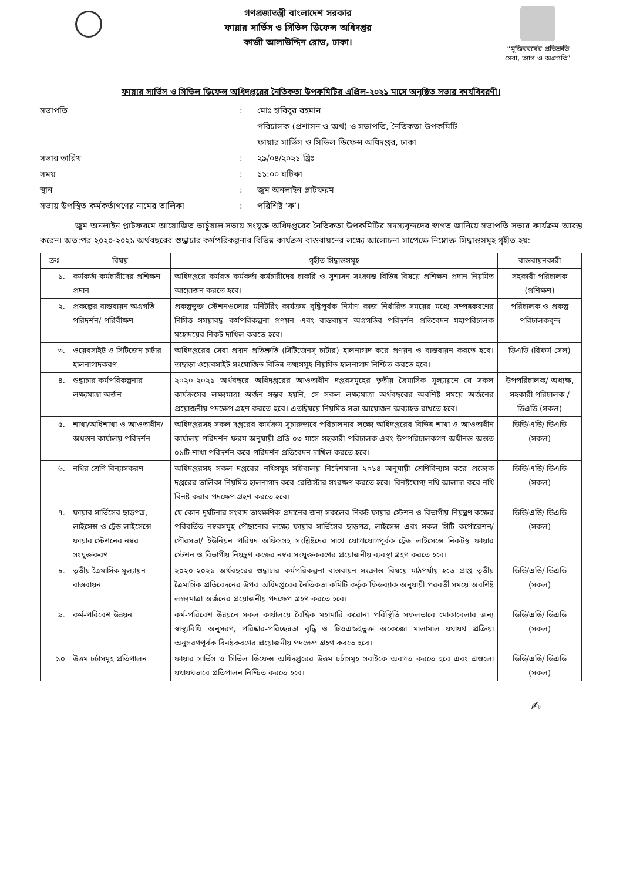গণপ্রজাতন্ত্রী বাংলাদেশ সরকার
ফায়ার সার্ভিস ও সিভিল ডিফেন্স অধিদপ্তর
কাজী আলাউদ্দিন রোড, ঢাকা।
“মুজিববর্ষের প্রতিশ্রুতি
সেবা, ত্যাগ ও অগ্রগতি”
ফায়ার সার্ভিস ও সিভিল ডিফেন্স অধিদপ্তরের নৈতিকতা উপকমিটির এপ্রিল-২০২১ মাসে অনুষ্ঠিত সভার কার্যবিবরণী।
সভাপতি
:
মোঃ হাবিবুর রহমান
পরিচালক (প্রশাসন ও অর্থ) ও সভাপতি, নৈতিকতা উপকমিটি
ফায়ার সার্ভিস ও সিভিল ডিফেন্স অধিদপ্তর, ঢাকা
সভার তারিখ
:
২৯/০৪/২০২১ খ্রিঃ
সময়
:
১১:০০ ঘটিকা
স্থান
:
জুম অনলাইন প্লাটফরম
সভায় উপস্থিত কর্মকর্তাগণের নামের তালিকা
:
পরিশিষ্ট ‘ক’।
জুম অনলাইন প্লাটফরমে আয়োজিত ভার্চুয়াল সভায় সংযুক্ত অধিদপ্তরের নৈতিকতা উপকমিটির সদস্যবৃন্দদের স্বাগত জানিয়ে সভাপতি সভার কার্যক্রম আরম্ভ করেন। অত:পর ২০২০-২০২১ অর্থবছরের শুদ্ধাচার কর্মপরিকল্পনার বিভিন্ন কার্যক্রম বাস্তবায়নের লক্ষ্যে আলোচনা সাপেক্ষে নিম্নোক্ত সিদ্ধান্তসমূহ গৃহীত হয়:
| ক্রঃ | বিষয় | গৃহীত সিদ্ধান্তসমূহ | বাস্তবায়নকারী |
| --- | --- | --- | --- |
| ১. | কর্মকর্তা-কর্মচারীদের প্রশিক্ষণ প্রদান | অধিদপ্তরে কর্মরত কর্মকর্তা-কর্মচারীদের চাকরি ও সুশাসন সংক্রান্ত বিভিন্ন বিষয়ে প্রশিক্ষণ প্রদান নিয়মিত আয়োজন করতে হবে। | সহকারী পরিচালক (প্রশিক্ষণ) |
| ২. | প্রকল্পের বাস্তবায়ন অগ্রগতি পরিদর্শন/ পরিবীক্ষণ | প্রকল্পভুক্ত স্টেশনগুলোর মনিটরিং কার্যক্রম বৃদ্ধিপূর্বক নির্মাণ কাজ নির্ধারিত সময়ের মধ্যে সম্পন্নকরণের নিমিত্ত সময়াবদ্ধ কর্মপরিকল্পনা প্রণয়ন এবং বাস্তবায়ন অগ্রগতির পরিদর্শন প্রতিবেদন মহাপরিচালক মহোদয়ের নিকট দাখিল করতে হবে। | পরিচালক ও প্রকল্প পরিচালকবৃন্দ |
| ৩. | ওয়েবসাইট ও সিটিজেন চার্টার হালনাগাদকরণ | অধিদপ্তরের সেবা প্রদান প্রতিশ্রুতি (সিটিজেনস্ চার্টার) হালনাগাদ করে প্রণয়ন ও বাস্তবায়ন করতে হবে। তাছাড়া ওয়েবসাইট সংযোজিত বিভিন্ন তথ্যসমূহ নিয়মিত হালনাগাদ নিশ্চিত করতে হবে। | ডিএডি (রিফর্ম সেল) |
| ৪. | শুদ্ধাচার কর্মপরিকল্পনার লক্ষ্যমাত্রা অর্জন | ২০২০-২০২১ অর্থবছরে অধিদপ্তরের আওতাধীন দপ্তরসমূহের তৃতীয় ত্রৈমাসিক মূল্যায়নে যে সকল কার্যক্রমের লক্ষ্যমাত্রা অর্জন সম্ভব হয়নি, সে সকল লক্ষ্যমাত্রা অর্থবছরের অবশিষ্ট সময়ে অর্জনের প্রয়োজনীয় পদক্ষেপ গ্রহণ করতে হবে। এতদ্বিষয়ে নিয়মিত সভা আয়োজন অব্যাহত রাখতে হবে। | উপপরিচালক/ অধ্যক্ষ, সহকারী পরিচালক / ডিএডি (সকল) |
| ৫. | শাখা/অধিশাখা ও আওতাধীন/অধস্তন কার্যালয় পরিদর্শন | অধিদপ্তরসহ সকল দপ্তরের কার্যক্রম সুচারুভাবে পরিচালনার লক্ষ্যে অধিদপ্তরের বিভিন্ন শাখা ও আওতাধীন কার্যালয় পরিদর্শন ফরম অনুযায়ী প্রতি ০৩ মাসে সহকারী পরিচালক এবং উপপরিচালকগণ অধীনস্ত অন্তত ০১টি শাখা পরিদর্শন করে পরিদর্শন প্রতিবেদন দাখিল করতে হবে। | ডিডি/এডি/ ডিএডি (সকল) |
| ৬. | নথির শ্রেণি বিন্যাসকরণ | অধিদপ্তরসহ সকল দপ্তরের নথিসমূহ সচিবালয় নির্দেশমালা ২০১৪ অনুযায়ী শ্রেণিবিন্যাস করে প্রত্যেক দপ্তরের তালিকা নিয়মিত হালনাগাদ করে রেজিস্টার সংরক্ষণ করতে হবে। বিনষ্টযোগ্য নথি আলাদা করে নথি বিনষ্ট করার পদক্ষেপ গ্রহণ করতে হবে। | ডিডি/এডি/ ডিএডি (সকল) |
| ৭. | ফায়ার সার্ভিসের ছাড়পত্র, লাইসেন্স ও ট্রেড লাইসেন্সে ফায়ার স্টেশনের নম্বর সংযুক্তকরণ | যে কোন দুর্ঘটনার সংবাদ তাৎক্ষণিক প্রদানের জন্য সকলের নিকট ফায়ার স্টেশন ও বিভাগীয় নিয়ন্ত্রণ কক্ষের পরিবর্তিত নম্বরসমূহ পৌছানোর লক্ষ্যে ফায়ার সার্ভিসের ছাড়পত্র, লাইসেন্স এবং সকল সিটি কর্পোরেশন/ পৌরসভা/ ইউনিয়ন পরিষদ অফিসসহ সংশ্লিষ্টদের সাথে যোগাযোগপূর্বক ট্রেড লাইসেন্সে নিকটস্থ ফায়ার স্টেশন ও বিভাগীয় নিয়ন্ত্রণ কক্ষের নম্বর সংযুক্তকরণের প্রয়োজনীয় ব্যবস্থা গ্রহণ করতে হবে। | ডিডি/এডি/ ডিএডি (সকল) |
| ৮. | তৃতীয় ত্রৈমাসিক মূল্যায়ন বাস্তবায়ন | ২০২০-২০২১ অর্থবছরের শুদ্ধাচার কর্মপরিকল্পনা বাস্তবায়ন সংক্রান্ত বিষয়ে মাঠপর্যায় হতে প্রাপ্ত তৃতীয় ত্রৈমাসিক প্রতিবেদনের উপর অধিদপ্তরের নৈতিকতা কমিটি কর্তৃক ফিডব্যাক অনুযায়ী পরবর্তী সময়ে অবশিষ্ট লক্ষ্যমাত্রা অর্জনের প্রয়োজনীয় পদক্ষেপ গ্রহণ করতে হবে। | ডিডি/এডি/ ডিএডি (সকল) |
| ৯. | কর্ম-পরিবেশ উন্নয়ন | কর্ম-পরিবেশ উন্নয়নে সকল কার্যালয়ে বৈশ্বিক মহামারি করোনা পরিস্থিতি সফলভাবে মোকাবেলার জন্য স্বাস্থ্যবিধি অনুসরণ, পরিষ্কার-পরিচ্ছন্নতা বৃদ্ধি ও টিওএন্ডইভুক্ত অকেজো মালামাল যথাযথ প্রক্রিয়া অনুসরণপূর্বক বিনষ্টকরণের প্রয়োজনীয় পদক্ষেপ গ্রহণ করতে হবে। | ডিডি/এডি/ ডিএডি (সকল) |
| ১০ | উত্তম চর্চাসমূহ প্রতিপালন | ফায়ার সার্ভিস ও সিভিল ডিফেন্স অধিদপ্তরের উত্তম চর্চাসমূহ সবাইকে অবগত করতে হবে এবং এগুলো যথাযথভাবে প্রতিপালন নিশ্চিত করতে হবে। | ডিডি/এডি/ ডিএডি (সকল) |
✍